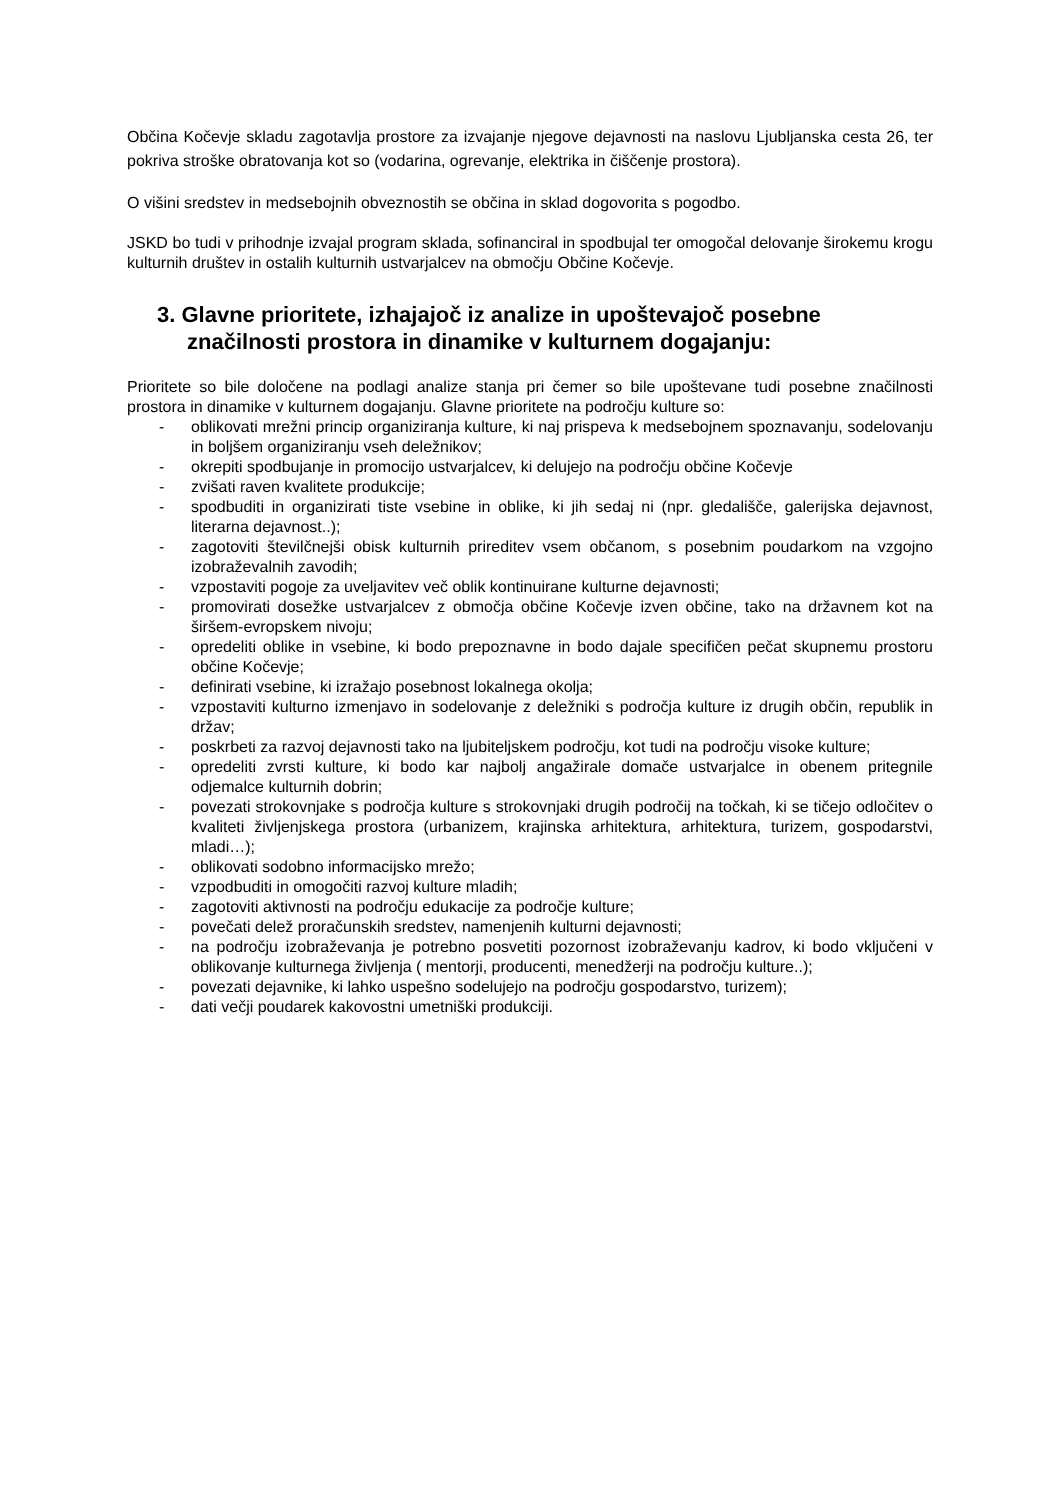Občina Kočevje skladu zagotavlja prostore za izvajanje njegove dejavnosti na naslovu Ljubljanska cesta 26, ter pokriva stroške obratovanja kot so (vodarina, ogrevanje, elektrika in čiščenje prostora).
O višini sredstev in medsebojnih obveznostih se občina in sklad dogovorita s pogodbo.
JSKD bo tudi v prihodnje izvajal program sklada, sofinanciral in spodbujal ter omogočal delovanje širokemu krogu kulturnih društev in ostalih kulturnih ustvarjalcev na območju Občine Kočevje.
3. Glavne prioritete, izhajajoč iz analize in upoštevajoč posebne značilnosti prostora in dinamike v kulturnem dogajanju:
Prioritete so bile določene na podlagi analize stanja pri čemer so bile upoštevane tudi posebne značilnosti prostora in dinamike v kulturnem dogajanju. Glavne prioritete na področju kulture so:
- oblikovati mrežni princip organiziranja kulture, ki naj prispeva k medsebojnem spoznavanju, sodelovanju in boljšem organiziranju vseh deležnikov;
- okrepiti spodbujanje in promocijo ustvarjalcev, ki delujejo na področju občine Kočevje
- zvišati raven kvalitete produkcije;
- spodbuditi in organizirati tiste vsebine in oblike, ki jih sedaj ni (npr. gledališče, galerijska dejavnost, literarna dejavnost..);
- zagotoviti številčnejši obisk kulturnih prireditev vsem občanom, s posebnim poudarkom na vzgojno izobraževalnih zavodih;
- vzpostaviti pogoje za uveljavitev več oblik kontinuirane kulturne dejavnosti;
- promovirati dosežke ustvarjalcev z območja občine Kočevje izven občine, tako na državnem kot na širšem-evropskem nivoju;
- opredeliti oblike in vsebine, ki bodo prepoznavne in bodo dajale specifičen pečat skupnemu prostoru občine Kočevje;
- definirati vsebine, ki izražajo posebnost lokalnega okolja;
- vzpostaviti kulturno izmenjavo in sodelovanje z deležniki s področja kulture iz drugih občin, republik in držav;
- poskrbeti za razvoj dejavnosti tako na ljubiteljskem področju, kot tudi na področju visoke kulture;
- opredeliti zvrsti kulture, ki bodo kar najbolj angažirale domače ustvarjalce in obenem pritegnile odjemalce kulturnih dobrin;
- povezati strokovnjake s področja kulture s strokovnjaki drugih področij na točkah, ki se tičejo odločitev o kvaliteti življenjskega prostora (urbanizem, krajinska arhitektura, arhitektura, turizem, gospodarstvi, mladi…);
- oblikovati sodobno informacijsko mrežo;
- vzpodbuditi in omogočiti razvoj kulture mladih;
- zagotoviti aktivnosti na področju edukacije za področje kulture;
- povečati delež proračunskih sredstev, namenjenih kulturni dejavnosti;
- na področju izobraževanja je potrebno posvetiti pozornost izobraževanju kadrov, ki bodo vključeni v oblikovanje kulturnega življenja ( mentorji, producenti, menedžerji na področju kulture..);
- povezati dejavnike, ki lahko uspešno sodelujejo na področju gospodarstvo, turizem);
- dati večji poudarek kakovostni umetniški produkciji.